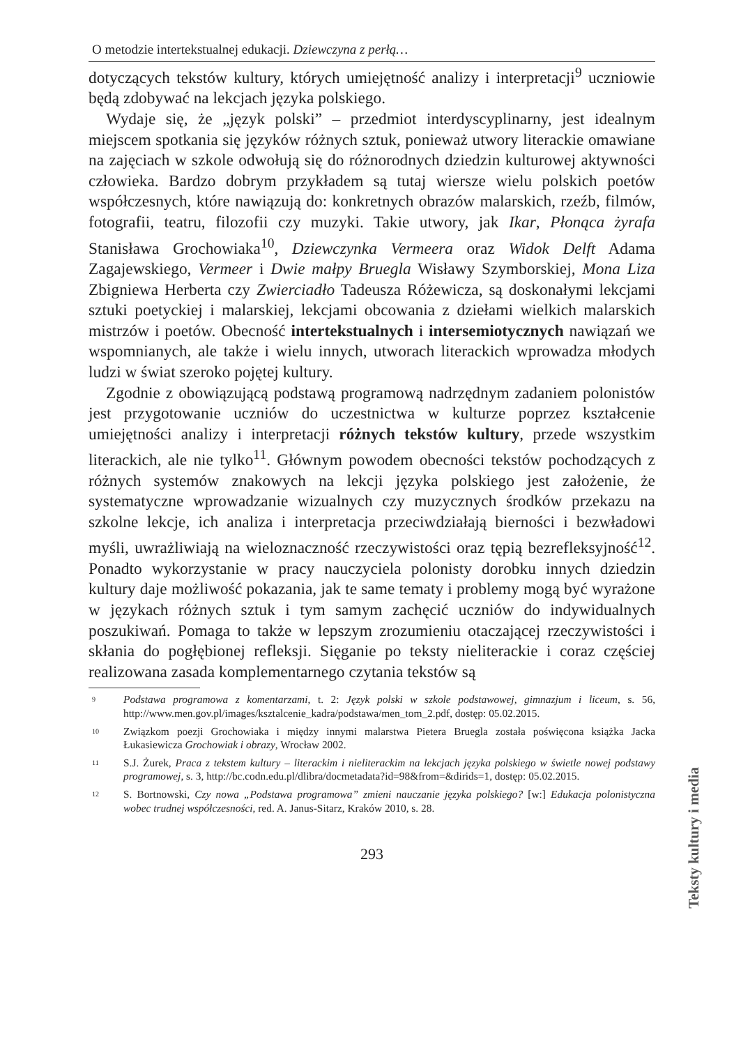O metodzie intertekstualnej edukacji. Dziewczyna z perłą…
dotyczących tekstów kultury, których umiejętność analizy i interpretacji<sup>9</sup> uczniowie będą zdobywać na lekcjach języka polskiego.
Wydaje się, że „język polski” – przedmiot interdyscyplinarny, jest idealnym miejscem spotkania się języków różnych sztuk, ponieważ utwory literackie omawiane na zajęciach w szkole odwołują się do różnorodnych dziedzin kulturowej aktywności człowieka. Bardzo dobrym przykładem są tutaj wiersze wielu polskich poetów współczesnych, które nawiązują do: konkretnych obrazów malarskich, rzeźb, filmów, fotografii, teatru, filozofii czy muzyki. Takie utwory, jak Ikar, Płonąca żyrafa Stanisława Grochowiaka<sup>10</sup>, Dziewczynka Vermeera oraz Widok Delft Adama Zagajewskiego, Vermeer i Dwie małpy Bruegla Wisławy Szymborskiej, Mona Liza Zbigniewa Herberta czy Zwierciadło Tadeusza Różewicza, są doskonałymi lekcjami sztuki poetyckiej i malarskiej, lekcjami obcowania z dziełami wielkich malarskich mistrzów i poetów. Obecność intertekstualnych i intersemiotycznych nawiązań we wspomnianych, ale także i wielu innych, utworach literackich wprowadza młodych ludzi w świat szeroko pojętej kultury.
Zgodnie z obowiązującą podstawą programową nadrzędnym zadaniem polonistów jest przygotowanie uczniów do uczestnictwa w kulturze poprzez kształcenie umiejętności analizy i interpretacji różnych tekstów kultury, przede wszystkim literackich, ale nie tylko<sup>11</sup>. Głównym powodem obecności tekstów pochodzących z różnych systemów znakowych na lekcji języka polskiego jest założenie, że systematyczne wprowadzanie wizualnych czy muzycznych środków przekazu na szkolne lekcje, ich analiza i interpretacja przeciwdziałają bierności i bezwładowi myśli, uwrażliwiają na wieloznaczność rzeczywistości oraz tępią bezrefleksyjność<sup>12</sup>. Ponadto wykorzystanie w pracy nauczyciela polonisty dorobku innych dziedzin kultury daje możliwość pokazania, jak te same tematy i problemy mogą być wyrażone w językach różnych sztuk i tym samym zachęcić uczniów do indywidualnych poszukiwań. Pomaga to także w lepszym zrozumieniu otaczającej rzeczywistości i skłania do pogłębionej refleksji. Sięganie po teksty nieliterackie i coraz częściej realizowana zasada komplementarnego czytania tekstów są
9 Podstawa programowa z komentarzami, t. 2: Język polski w szkole podstawowej, gimnazjum i liceum, s. 56, http://www.men.gov.pl/images/ksztalcenie_kadra/podstawa/men_tom_2.pdf, dostęp: 05.02.2015.
10 Związkom poezji Grochowiaka i między innymi malarstwa Pietera Bruegla została poświęcona książka Jacka Łukasiewicza Grochowiak i obrazy, Wrocław 2002.
11 S.J. Żurek, Praca z tekstem kultury – literackim i nieliterackim na lekcjach języka polskiego w świetle nowej podstawy programowej, s. 3, http://bc.codn.edu.pl/dlibra/docmetadata?id=98&from=&dirids=1, dostęp: 05.02.2015.
12 S. Bortnowski, Czy nowa „Podstawa programowa” zmieni nauczanie języka polskiego? [w:] Edukacja polonistyczna wobec trudnej współczesności, red. A. Janus-Sitarz, Kraków 2010, s. 28.
293
Teksty kultury i media